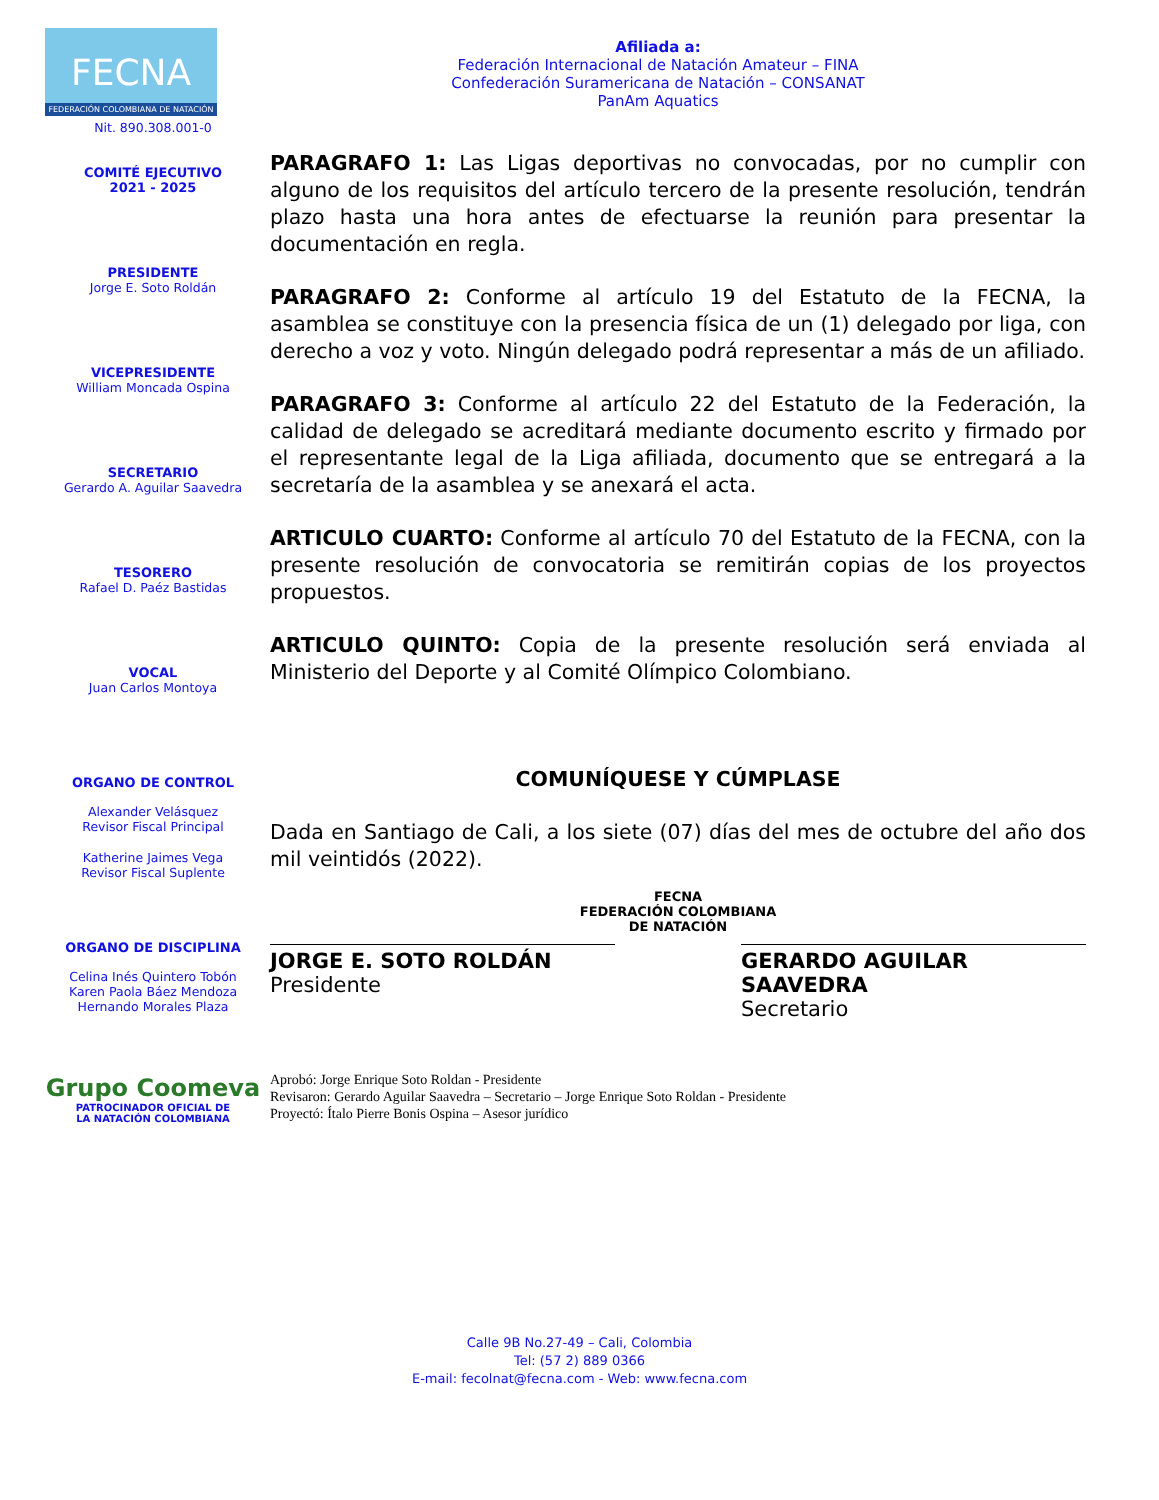FECNA
FEDERACIÓN COLOMBIANA DE NATACIÓN
Nit. 890.308.001-0
COMITÉ EJECUTIVO
2021 - 2025
PRESIDENTE
Jorge E. Soto Roldán
VICEPRESIDENTE
William Moncada Ospina
SECRETARIO
Gerardo A. Aguilar Saavedra
TESORERO
Rafael D. Paéz Bastidas
VOCAL
Juan Carlos Montoya
ORGANO DE CONTROL
Alexander Velásquez
Revisor Fiscal Principal
Katherine Jaimes Vega
Revisor Fiscal Suplente
ORGANO DE DISCIPLINA
Celina Inés Quintero Tobón
Karen Paola Báez Mendoza
Hernando Morales Plaza
Grupo Coomeva
PATROCINADOR OFICIAL DE
LA NATACIÓN COLOMBIANA
Afiliada a:
Federación Internacional de Natación Amateur – FINA
Confederación Suramericana de Natación – CONSANAT
PanAm Aquatics
PARAGRAFO 1: Las Ligas deportivas no convocadas, por no cumplir con alguno de los requisitos del artículo tercero de la presente resolución, tendrán plazo hasta una hora antes de efectuarse la reunión para presentar la documentación en regla.
PARAGRAFO 2: Conforme al artículo 19 del Estatuto de la FECNA, la asamblea se constituye con la presencia física de un (1) delegado por liga, con derecho a voz y voto. Ningún delegado podrá representar a más de un afiliado.
PARAGRAFO 3: Conforme al artículo 22 del Estatuto de la Federación, la calidad de delegado se acreditará mediante documento escrito y firmado por el representante legal de la Liga afiliada, documento que se entregará a la secretaría de la asamblea y se anexará el acta.
ARTICULO CUARTO: Conforme al artículo 70 del Estatuto de la FECNA, con la presente resolución de convocatoria se remitirán copias de los proyectos propuestos.
ARTICULO QUINTO: Copia de la presente resolución será enviada al Ministerio del Deporte y al Comité Olímpico Colombiano.
COMUNÍQUESE Y CÚMPLASE
Dada en Santiago de Cali, a los siete (07) días del mes de octubre del año dos mil veintidós (2022).
FECNA
FEDERACIÓN COLOMBIANA
DE NATACIÓN
JORGE E. SOTO ROLDÁN
Presidente
GERARDO AGUILAR SAAVEDRA
Secretario
Aprobó: Jorge Enrique Soto Roldan - Presidente
Revisaron: Gerardo Aguilar Saavedra – Secretario – Jorge Enrique Soto Roldan - Presidente
Proyectó: Ítalo Pierre Bonis Ospina – Asesor jurídico
Calle 9B No.27-49 – Cali, Colombia
Tel: (57 2) 889 0366
E-mail: fecolnat@fecna.com - Web: www.fecna.com